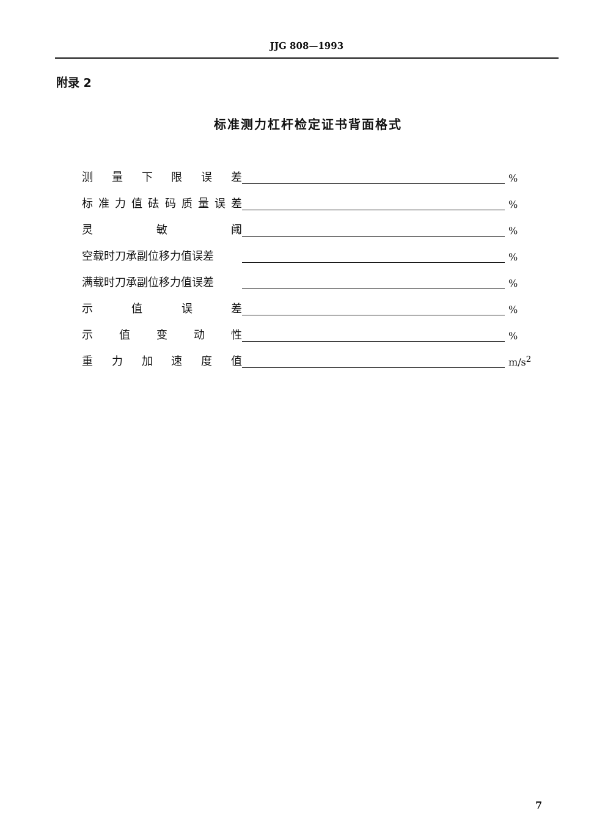JJG 808—1993
附录 2
标准测力杠杆检定证书背面格式
测量下限误差 %
标准力值砝码质量误差 %
灵敏阈 %
空载时刀承副位移力值误差 %
满载时刀承副位移力值误差 %
示值误差 %
示值变动性 %
重力加速度值 m/s<sup>2</sup>
7